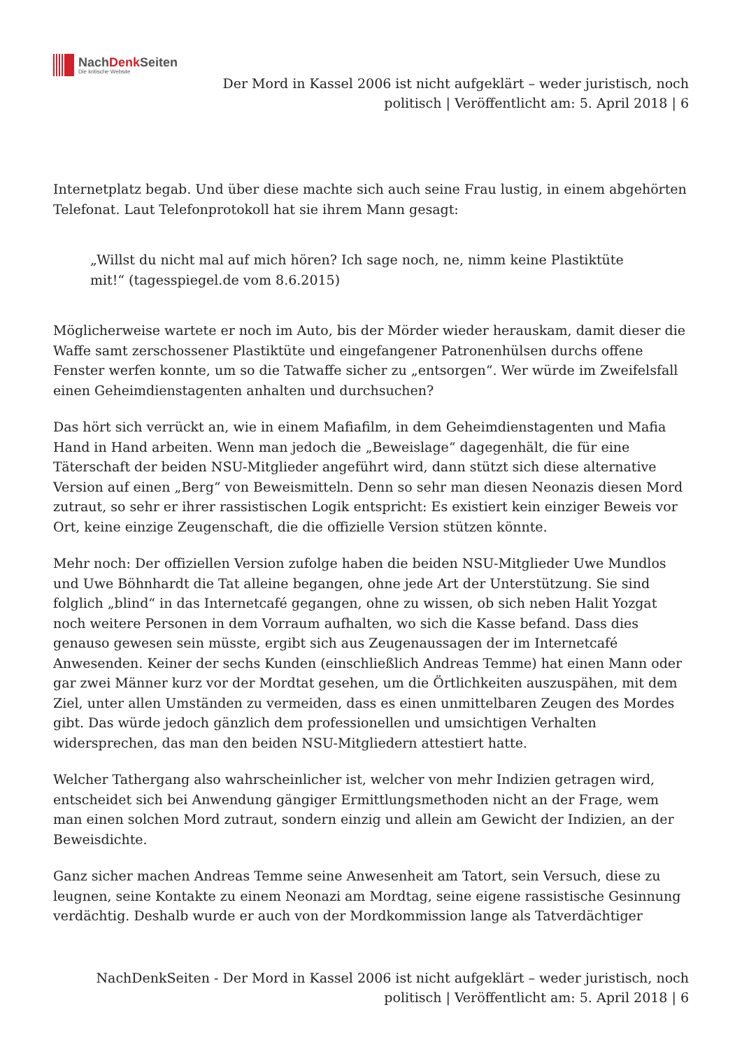NachDenk Seiten
Die kritische Website
Der Mord in Kassel 2006 ist nicht aufgeklärt – weder juristisch, noch
politisch | Veröffentlicht am: 5. April 2018 | 6
Internetplatz begab. Und über diese machte sich auch seine Frau lustig, in einem abgehörten Telefonat. Laut Telefonprotokoll hat sie ihrem Mann gesagt:
„Willst du nicht mal auf mich hören? Ich sage noch, ne, nimm keine Plastiktüte mit!“ (tagesspiegel.de vom 8.6.2015)
Möglicherweise wartete er noch im Auto, bis der Mörder wieder herauskam, damit dieser die Waffe samt zerschossener Plastiktüte und eingefangener Patronenhülsen durchs offene Fenster werfen konnte, um so die Tatwaffe sicher zu „entsorgen“. Wer würde im Zweifelsfall einen Geheimdienstagenten anhalten und durchsuchen?
Das hört sich verrückt an, wie in einem Mafiafilm, in dem Geheimdienstagenten und Mafia Hand in Hand arbeiten. Wenn man jedoch die „Beweislage“ dagegenhält, die für eine Täterschaft der beiden NSU-Mitglieder angeführt wird, dann stützt sich diese alternative Version auf einen „Berg“ von Beweismitteln. Denn so sehr man diesen Neonazis diesen Mord zutraut, so sehr er ihrer rassistischen Logik entspricht: Es existiert kein einziger Beweis vor Ort, keine einzige Zeugenschaft, die die offizielle Version stützen könnte.
Mehr noch: Der offiziellen Version zufolge haben die beiden NSU-Mitglieder Uwe Mundlos und Uwe Böhnhardt die Tat alleine begangen, ohne jede Art der Unterstützung. Sie sind folglich „blind“ in das Internetcafé gegangen, ohne zu wissen, ob sich neben Halit Yozgat noch weitere Personen in dem Vorraum aufhalten, wo sich die Kasse befand. Dass dies genauso gewesen sein müsste, ergibt sich aus Zeugenaussagen der im Internetcafé Anwesenden. Keiner der sechs Kunden (einschließlich Andreas Temme) hat einen Mann oder gar zwei Männer kurz vor der Mordtat gesehen, um die Örtlichkeiten auszuspähen, mit dem Ziel, unter allen Umständen zu vermeiden, dass es einen unmittelbaren Zeugen des Mordes gibt. Das würde jedoch gänzlich dem professionellen und umsichtigen Verhalten widersprechen, das man den beiden NSU-Mitgliedern attestiert hatte.
Welcher Tathergang also wahrscheinlicher ist, welcher von mehr Indizien getragen wird, entscheidet sich bei Anwendung gängiger Ermittlungsmethoden nicht an der Frage, wem man einen solchen Mord zutraut, sondern einzig und allein am Gewicht der Indizien, an der Beweisdichte.
Ganz sicher machen Andreas Temme seine Anwesenheit am Tatort, sein Versuch, diese zu leugnen, seine Kontakte zu einem Neonazi am Mordtag, seine eigene rassistische Gesinnung verdächtig. Deshalb wurde er auch von der Mordkommission lange als Tatverdächtiger
NachDenkSeiten - Der Mord in Kassel 2006 ist nicht aufgeklärt – weder juristisch, noch
politisch | Veröffentlicht am: 5. April 2018 | 6